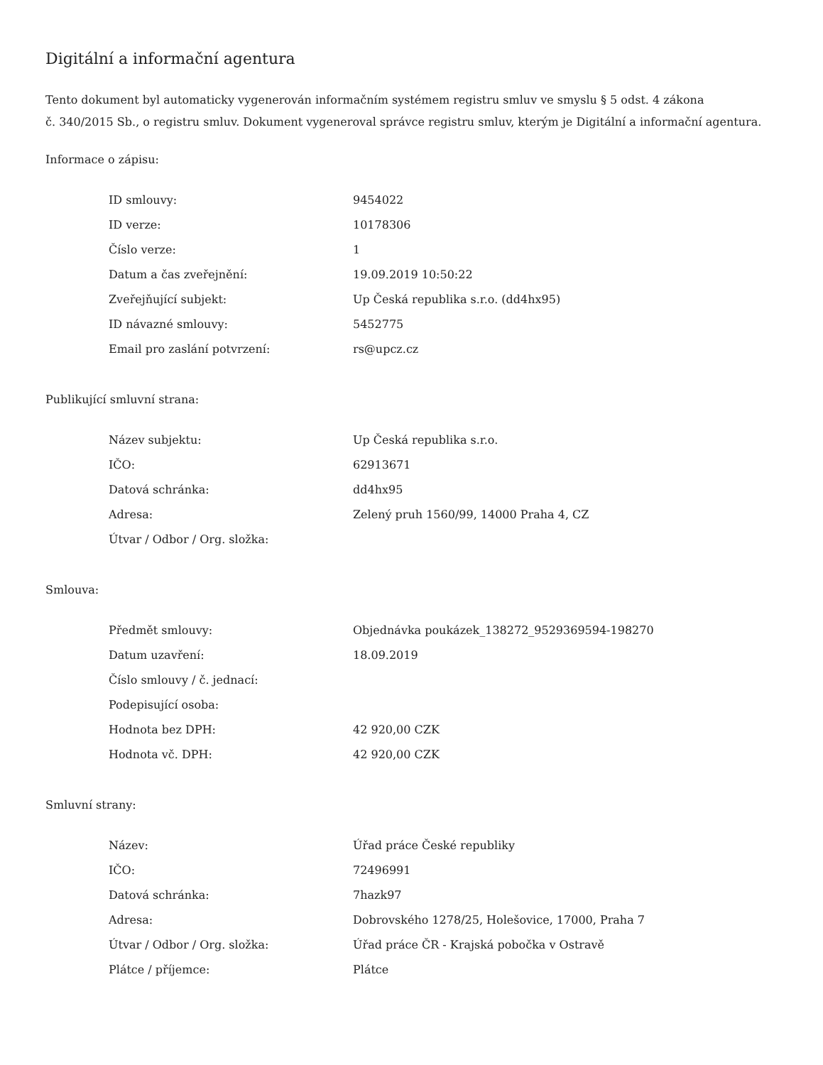Digitální a informační agentura
Tento dokument byl automaticky vygenerován informačním systémem registru smluv ve smyslu § 5 odst. 4 zákona
č. 340/2015 Sb., o registru smluv. Dokument vygeneroval správce registru smluv, kterým je Digitální a informační agentura.
Informace o zápisu:
| ID smlouvy: | 9454022 |
| ID verze: | 10178306 |
| Číslo verze: | 1 |
| Datum a čas zveřejnění: | 19.09.2019 10:50:22 |
| Zveřejňující subjekt: | Up Česká republika s.r.o. (dd4hx95) |
| ID návazné smlouvy: | 5452775 |
| Email pro zaslání potvrzení: | rs@upcz.cz |
Publikující smluvní strana:
| Název subjektu: | Up Česká republika s.r.o. |
| IČO: | 62913671 |
| Datová schránka: | dd4hx95 |
| Adresa: | Zelený pruh 1560/99, 14000 Praha 4, CZ |
| Útvar / Odbor / Org. složka: | |
Smlouva:
| Předmět smlouvy: | Objednávka poukázek_138272_9529369594-198270 |
| Datum uzavření: | 18.09.2019 |
| Číslo smlouvy / č. jednací: | |
| Podepisující osoba: | |
| Hodnota bez DPH: | 42 920,00 CZK |
| Hodnota vč. DPH: | 42 920,00 CZK |
Smluvní strany:
| Název: | Úřad práce České republiky |
| IČO: | 72496991 |
| Datová schránka: | 7hazk97 |
| Adresa: | Dobrovského 1278/25, Holešovice, 17000, Praha 7 |
| Útvar / Odbor / Org. složka: | Úřad práce ČR - Krajská pobočka v Ostravě |
| Plátce / příjemce: | Plátce |